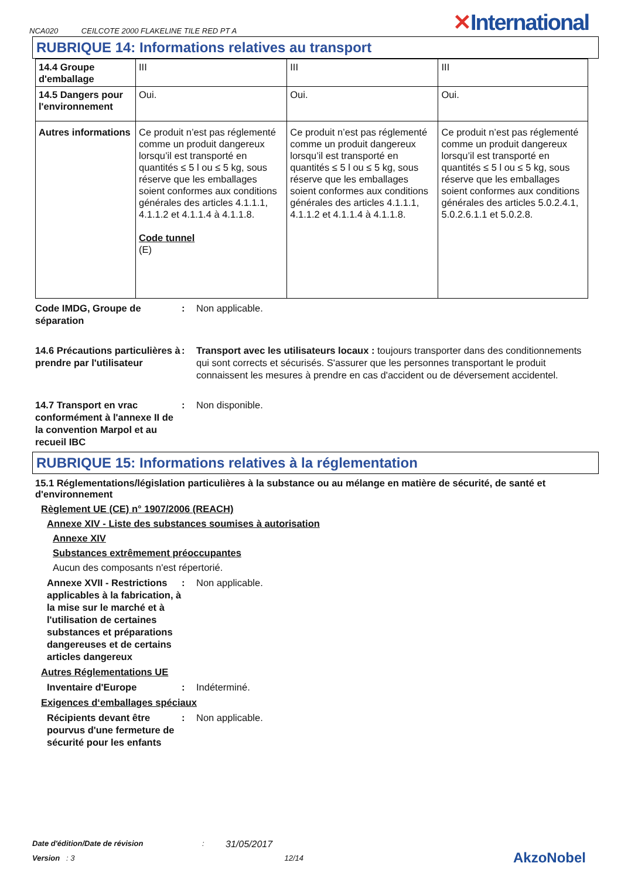NCA020 CEILCOTE 2000 FLAKELINE TILE RED PT A
✕International
RUBRIQUE 14: Informations relatives au transport
| 14.4 Groupe d'emballage | III | III | III |
| 14.5 Dangers pour l'environnement | Oui. | Oui. | Oui. |
| Autres informations | Ce produit n’est pas réglementé comme un produit dangereux lorsqu’il est transporté en quantités ≤ 5 l ou ≤ 5 kg, sous réserve que les emballages soient conformes aux conditions générales des articles 4.1.1.1, 4.1.1.2 et 4.1.1.4 à 4.1.1.8. Code tunnel (E) | Ce produit n’est pas réglementé comme un produit dangereux lorsqu’il est transporté en quantités ≤ 5 l ou ≤ 5 kg, sous réserve que les emballages soient conformes aux conditions générales des articles 4.1.1.1, 4.1.1.2 et 4.1.1.4 à 4.1.1.8. | Ce produit n’est pas réglementé comme un produit dangereux lorsqu’il est transporté en quantités ≤ 5 l ou ≤ 5 kg, sous réserve que les emballages soient conformes aux conditions générales des articles 5.0.2.4.1, 5.0.2.6.1.1 et 5.0.2.8. |
Code IMDG, Groupe de séparation
: Non applicable.
14.6 Précautions particulières à prendre par l'utilisateur
: Transport avec les utilisateurs locaux : toujours transporter dans des conditionnements qui sont corrects et sécurisés. S'assurer que les personnes transportant le produit connaissent les mesures à prendre en cas d'accident ou de déversement accidentel.
14.7 Transport en vrac conformément à l'annexe II de la convention Marpol et au recueil IBC
: Non disponible.
RUBRIQUE 15: Informations relatives à la réglementation
15.1 Réglementations/législation particulières à la substance ou au mélange en matière de sécurité, de santé et d'environnement
Règlement UE (CE) n° 1907/2006 (REACH)
Annexe XIV - Liste des substances soumises à autorisation
Annexe XIV
Substances extrêmement préoccupantes
Aucun des composants n'est répertorié.
Annexe XVII - Restrictions applicables à la fabrication, à la mise sur le marché et à l'utilisation de certaines substances et préparations dangereuses et de certains articles dangereux
: Non applicable.
Autres Réglementations UE
Inventaire d'Europe : Indéterminé.
Exigences d‘emballages spéciaux
Récipients devant être pourvus d'une fermeture de sécurité pour les enfants
: Non applicable.
Date d'édition/Date de révision: 31/05/2017
Version : 3 12/14 AkzoNobel